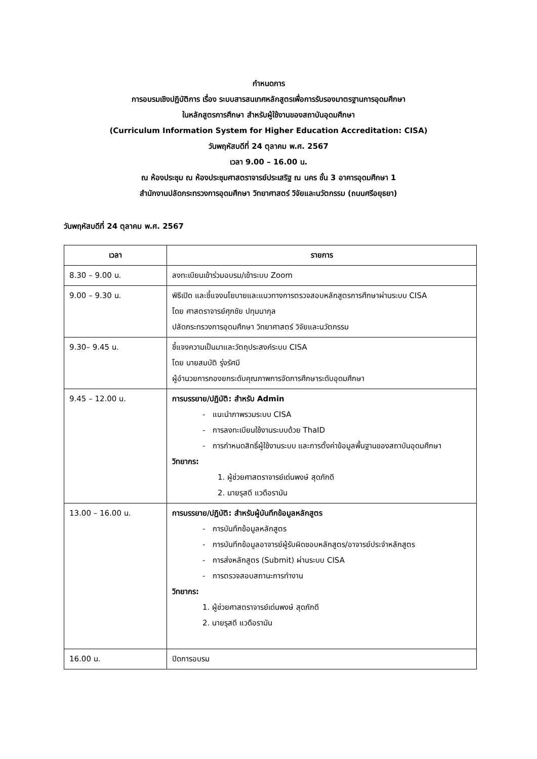กำหนดการ
การอบรมเชิงปฏิบัติการ เรื่อง ระบบสารสนเทศหลักสูตรเพื่อการรับรองมาตรฐานการอุดมศึกษา
ในหลักสูตรการศึกษา สำหรับผู้ใช้งานของสถาบันอุดมศึกษา
(Curriculum Information System for Higher Education Accreditation: CISA)
วันพฤหัสบดีที่ 24 ตุลาคม พ.ศ. 2567
เวลา 9.00 – 16.00 น.
ณ ห้องประชุม ณ ห้องประชุมศาสตราจารย์ประเสริฐ ณ นคร ชั้น 3 อาคารอุดมศึกษา 1
สำนักงานปลัดกระทรวงการอุดมศึกษา วิทยาศาสตร์ วิจัยและนวัตกรรม (ถนนศรีอยุธยา)
วันพฤหัสบดีที่ 24 ตุลาคม พ.ศ. 2567
| เวลา | รายการ |
| --- | --- |
| 8.30 – 9.00 น. | ลงทะเบียนเข้าร่วมอบรม/เข้าระบบ Zoom |
| 9.00 – 9.30 น. | พิธีเปิด และชี้แจงนโยบายและแนวทางการตรวจสอบหลักสูตรการศึกษาผ่านระบบ CISA โดย ศาสตราจารย์ศุภชัย ปทุมนากุล ปลัดกระทรวงการอุดมศึกษา วิทยาศาสตร์ วิจัยและนวัตกรรม |
| 9.30– 9.45 น. | ชี้แจงความเป็นมาและวัตถุประสงค์ระบบ CISA โดย นายสมบัติ รุ่งรัศมี ผู้อำนวยการกองยกระดับคุณภาพการจัดการศึกษาระดับอุดมศึกษา |
| 9.45 – 12.00 น. | การบรรยาย/ปฏิบัติ: สำหรับ Admin - แนะนำภาพรวมระบบ CISA - การลงทะเบียนใช้งานระบบด้วย ThaID - การกำหนดสิทธิ์ผู้ใช้งานระบบ และการตั้งค่าข้อมูลพื้นฐานของสถาบันอุดมศึกษา วิทยากร: 1. ผู้ช่วยศาสตราจารย์เด่นพงษ์ สุดภักดี 2. นายรุสดี แวดือรามัน |
| 13.00 – 16.00 น. | การบรรยาย/ปฏิบัติ: สำหรับผู้บันทึกข้อมูลหลักสูตร - การบันทึกข้อมูลหลักสูตร - การบันทึกข้อมูลอาจารย์ผู้รับผิดชอบหลักสูตร/อาจารย์ประจำหลักสูตร - การส่งหลักสูตร (Submit) ผ่านระบบ CISA - การตรวจสอบสถานะการทำงาน วิทยากร: 1. ผู้ช่วยศาสตราจารย์เด่นพงษ์ สุดภักดี 2. นายรุสดี แวดือรามัน |
| 16.00 น. | ปิดการอบรม |